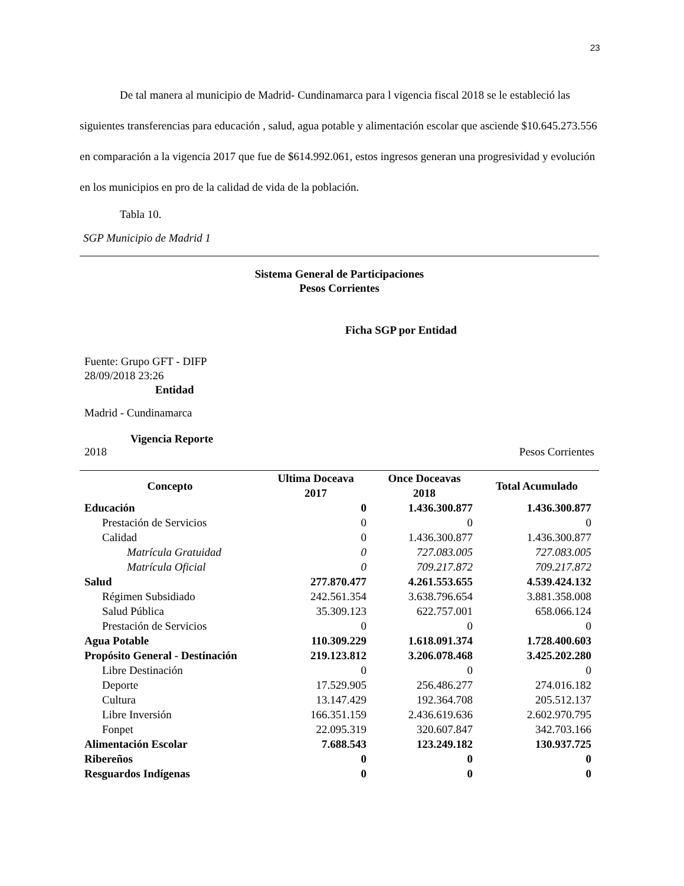23
De tal manera al municipio de Madrid- Cundinamarca para l vigencia fiscal 2018 se le estableció las siguientes transferencias para educación , salud, agua potable y alimentación escolar que asciende $10.645.273.556 en comparación a la vigencia 2017 que fue de $614.992.061, estos ingresos generan una progresividad y evolución en los municipios en pro de la calidad de vida de la población.
Tabla 10.
SGP Municipio de Madrid 1
Sistema General de Participaciones
Pesos Corrientes
Ficha SGP por Entidad
Fuente: Grupo GFT - DIFP
28/09/2018 23:26
Entidad
Madrid - Cundinamarca
Vigencia Reporte
2018 Pesos Corrientes
| Concepto | Ultima Doceava 2017 | Once Doceavas 2018 | Total Acumulado |
| --- | --- | --- | --- |
| Educación | 0 | 1.436.300.877 | 1.436.300.877 |
| Prestación de Servicios | 0 | 0 | 0 |
| Calidad | 0 | 1.436.300.877 | 1.436.300.877 |
| Matrícula Gratuidad | 0 | 727.083.005 | 727.083.005 |
| Matrícula Oficial | 0 | 709.217.872 | 709.217.872 |
| Salud | 277.870.477 | 4.261.553.655 | 4.539.424.132 |
| Régimen Subsidiado | 242.561.354 | 3.638.796.654 | 3.881.358.008 |
| Salud Pública | 35.309.123 | 622.757.001 | 658.066.124 |
| Prestación de Servicios | 0 | 0 | 0 |
| Agua Potable | 110.309.229 | 1.618.091.374 | 1.728.400.603 |
| Propósito General - Destinación | 219.123.812 | 3.206.078.468 | 3.425.202.280 |
| Libre Destinación | 0 | 0 | 0 |
| Deporte | 17.529.905 | 256.486.277 | 274.016.182 |
| Cultura | 13.147.429 | 192.364.708 | 205.512.137 |
| Libre Inversión | 166.351.159 | 2.436.619.636 | 2.602.970.795 |
| Fonpet | 22.095.319 | 320.607.847 | 342.703.166 |
| Alimentación Escolar | 7.688.543 | 123.249.182 | 130.937.725 |
| Ribereños | 0 | 0 | 0 |
| Resguardos Indígenas | 0 | 0 | 0 |